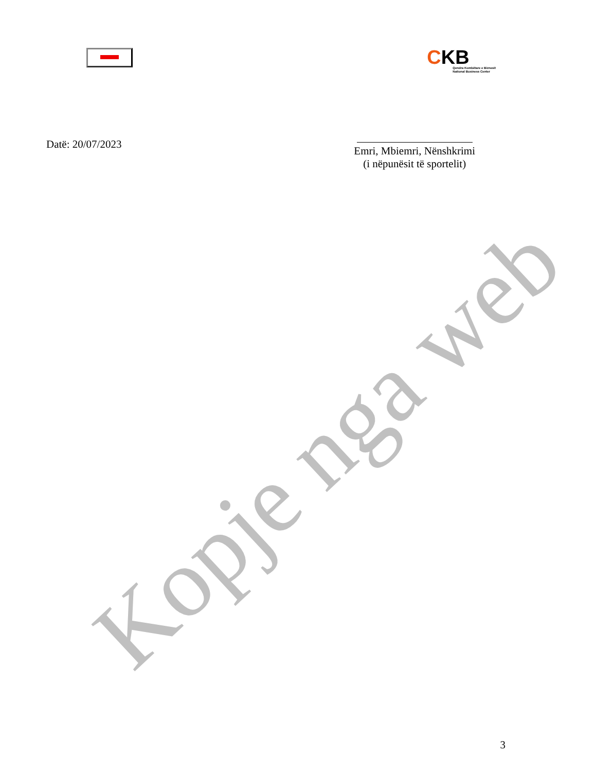CKB
Qendra Kombëtare e Biznesit
National Business Center
Datë: 20/07/2023
Emri, Mbiemri, Nënshkrimi
(i nëpunësit të sportelit)
Kopje nga web
3